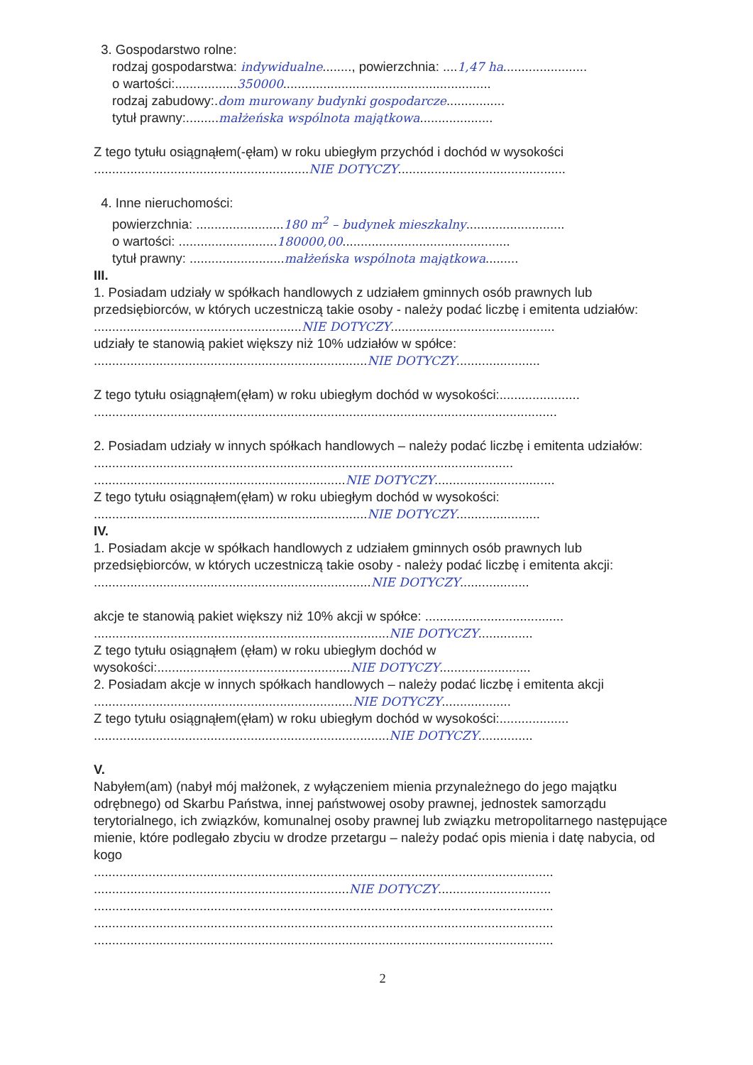3. Gospodarstwo rolne:
rodzaj gospodarstwa: indywidualne........, powierzchnia: ....1,47 ha.......................
o wartości:.................350000.........................................................
rodzaj zabudowy:.dom murowany budynki gospodarcze................
tytuł prawny:.........małżeńska wspólnota majątkowa....................
Z tego tytułu osiągnąłem(-ęłam) w roku ubiegłym przychód i dochód w wysokości
...........................................................NIE DOTYCZY..............................................
4. Inne nieruchomości:
powierzchnia: ........................180 m<sup>2</sup> – budynek mieszkalny...........................
o wartości: ...........................180000,00..............................................
tytuł prawny: ..........................małżeńska wspólnota majątkowa.........
III.
1. Posiadam udziały w spółkach handlowych z udziałem gminnych osób prawnych lub przedsiębiorców, w których uczestniczą takie osoby - należy podać liczbę i emitenta udziałów:
.........................................................NIE DOTYCZY.............................................
udziały te stanowią pakiet większy niż 10% udziałów w spółce:
...........................................................................NIE DOTYCZY.......................
Z tego tytułu osiągnąłem(ęłam) w roku ubiegłym dochód w wysokości:......................
...............................................................................................................................
2. Posiadam udziały w innych spółkach handlowych – należy podać liczbę i emitenta udziałów: ...................................................................................................................
.....................................................................NIE DOTYCZY.................................
Z tego tytułu osiągnąłem(ęłam) w roku ubiegłym dochód w wysokości:
...........................................................................NIE DOTYCZY.......................
IV.
1. Posiadam akcje w spółkach handlowych z udziałem gminnych osób prawnych lub przedsiębiorców, w których uczestniczą takie osoby - należy podać liczbę i emitenta akcji: ............................................................................NIE DOTYCZY...................
akcje te stanowią pakiet większy niż 10% akcji w spółce: ......................................
.................................................................................NIE DOTYCZY...............
Z tego tytułu osiągnąłem (ęłam) w roku ubiegłym dochód w wysokości:.....................................................NIE DOTYCZY.........................
2. Posiadam akcje w innych spółkach handlowych – należy podać liczbę i emitenta akcji .......................................................................NIE DOTYCZY...................
Z tego tytułu osiągnąłem(ęłam) w roku ubiegłym dochód w wysokości:...................
.................................................................................NIE DOTYCZY...............
V.
Nabyłem(am) (nabył mój małżonek, z wyłączeniem mienia przynależnego do jego majątku odrębnego) od Skarbu Państwa, innej państwowej osoby prawnej, jednostek samorządu terytorialnego, ich związków, komunalnej osoby prawnej lub związku metropolitarnego następujące mienie, które podlegało zbyciu w drodze przetargu – należy podać opis mienia i datę nabycia, od kogo
..............................................................................................................................
......................................................................NIE DOTYCZY...............................
..............................................................................................................................
..............................................................................................................................
..............................................................................................................................
2